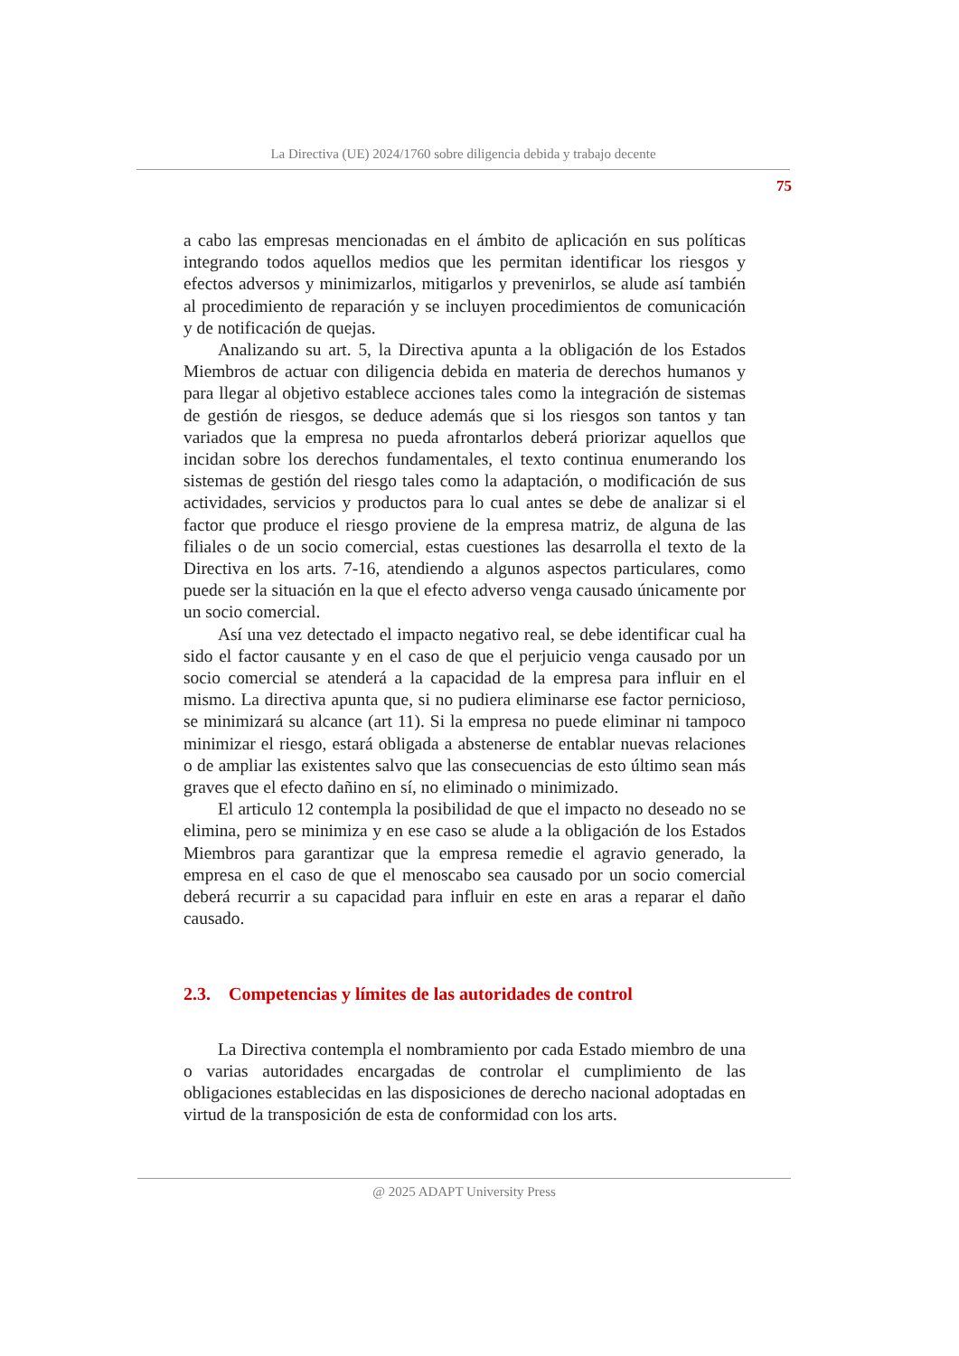La Directiva (UE) 2024/1760 sobre diligencia debida y trabajo decente
75
a cabo las empresas mencionadas en el ámbito de aplicación en sus políticas integrando todos aquellos medios que les permitan identificar los riesgos y efectos adversos y minimizarlos, mitigarlos y prevenirlos, se alude así también al procedimiento de reparación y se incluyen procedimientos de comunicación y de notificación de quejas.
Analizando su art. 5, la Directiva apunta a la obligación de los Estados Miembros de actuar con diligencia debida en materia de derechos humanos y para llegar al objetivo establece acciones tales como la integración de sistemas de gestión de riesgos, se deduce además que si los riesgos son tantos y tan variados que la empresa no pueda afrontarlos deberá priorizar aquellos que incidan sobre los derechos fundamentales, el texto continua enumerando los sistemas de gestión del riesgo tales como la adaptación, o modificación de sus actividades, servicios y productos para lo cual antes se debe de analizar si el factor que produce el riesgo proviene de la empresa matriz, de alguna de las filiales o de un socio comercial, estas cuestiones las desarrolla el texto de la Directiva en los arts. 7-16, atendiendo a algunos aspectos particulares, como puede ser la situación en la que el efecto adverso venga causado únicamente por un socio comercial.
Así una vez detectado el impacto negativo real, se debe identificar cual ha sido el factor causante y en el caso de que el perjuicio venga causado por un socio comercial se atenderá a la capacidad de la empresa para influir en el mismo. La directiva apunta que, si no pudiera eliminarse ese factor pernicioso, se minimizará su alcance (art 11). Si la empresa no puede eliminar ni tampoco minimizar el riesgo, estará obligada a abstenerse de entablar nuevas relaciones o de ampliar las existentes salvo que las consecuencias de esto último sean más graves que el efecto dañino en sí, no eliminado o minimizado.
El articulo 12 contempla la posibilidad de que el impacto no deseado no se elimina, pero se minimiza y en ese caso se alude a la obligación de los Estados Miembros para garantizar que la empresa remedie el agravio generado, la empresa en el caso de que el menoscabo sea causado por un socio comercial deberá recurrir a su capacidad para influir en este en aras a reparar el daño causado.
2.3. Competencias y límites de las autoridades de control
La Directiva contempla el nombramiento por cada Estado miembro de una o varias autoridades encargadas de controlar el cumplimiento de las obligaciones establecidas en las disposiciones de derecho nacional adoptadas en virtud de la transposición de esta de conformidad con los arts.
@ 2025 ADAPT University Press